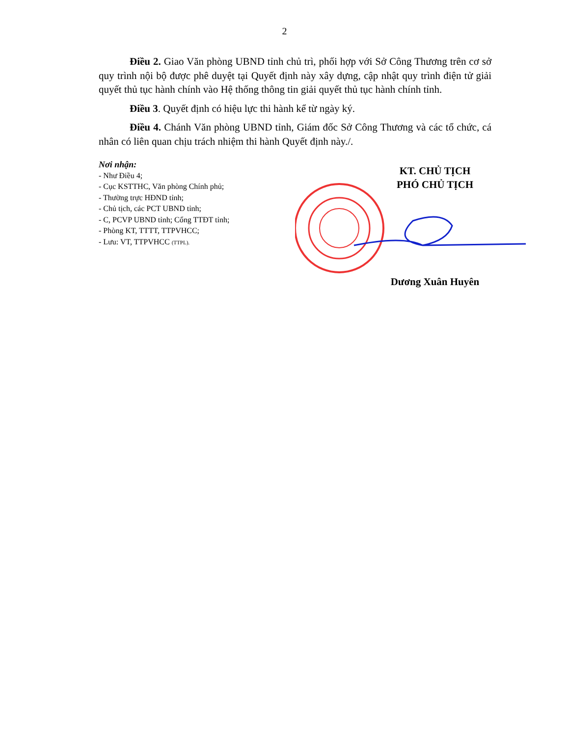2
Điều 2. Giao Văn phòng UBND tỉnh chủ trì, phối hợp với Sở Công Thương trên cơ sở quy trình nội bộ được phê duyệt tại Quyết định này xây dựng, cập nhật quy trình điện tử giải quyết thủ tục hành chính vào Hệ thống thông tin giải quyết thủ tục hành chính tỉnh.
Điều 3. Quyết định có hiệu lực thi hành kể từ ngày ký.
Điều 4. Chánh Văn phòng UBND tỉnh, Giám đốc Sở Công Thương và các tổ chức, cá nhân có liên quan chịu trách nhiệm thi hành Quyết định này./.
Nơi nhận:
- Như Điều 4;
- Cục KSTTHC, Văn phòng Chính phủ;
- Thường trực HĐND tỉnh;
- Chủ tịch, các PCT UBND tỉnh;
- C, PCVP UBND tỉnh; Cổng TTĐT tỉnh;
- Phòng KT, TTTT, TTPVHCC;
- Lưu: VT, TTPVHCC (TTPL).
KT. CHỦ TỊCH
PHÓ CHỦ TỊCH
Dương Xuân Huyên